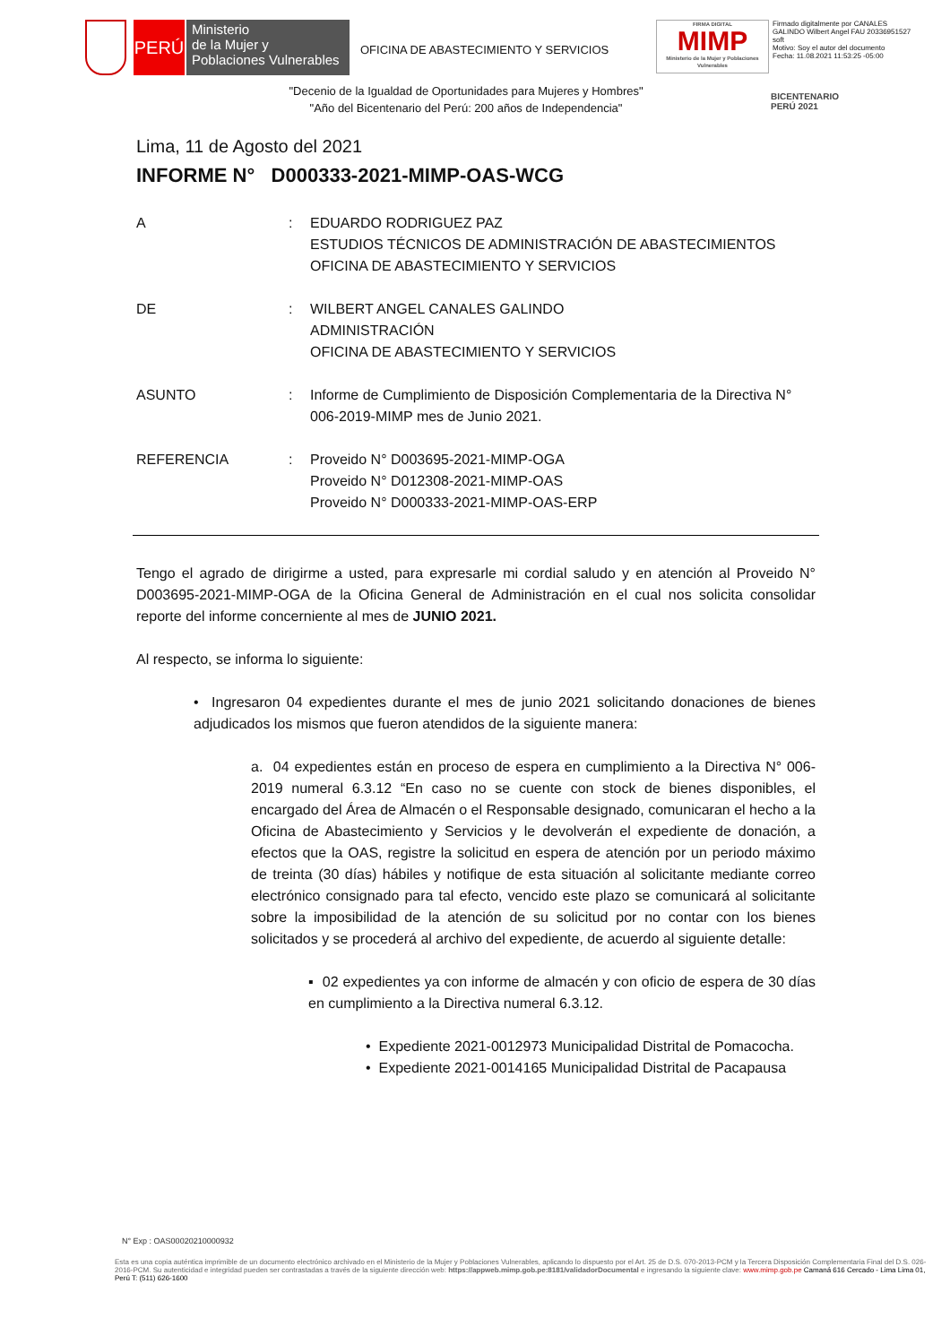PERÚ
Ministerio
de la Mujer y
Poblaciones Vulnerables
OFICINA DE ABASTECIMIENTO Y SERVICIOS
FIRMA DIGITAL
MIMP
Ministerio de la Mujer y Poblaciones Vulnerables
Firmado digitalmente por CANALES GALINDO Wilbert Angel FAU 20336951527 soft
Motivo: Soy el autor del documento
Fecha: 11.08.2021 11:53:25 -05:00
"Decenio de la Igualdad de Oportunidades para Mujeres y Hombres"
"Año del Bicentenario del Perú: 200 años de Independencia"
BICENTENARIO
PERÚ 2021
Lima, 11 de Agosto del 2021
INFORME N° D000333-2021-MIMP-OAS-WCG
| A | : | EDUARDO RODRIGUEZ PAZ ESTUDIOS TÉCNICOS DE ADMINISTRACIÓN DE ABASTECIMIENTOS OFICINA DE ABASTECIMIENTO Y SERVICIOS |
| DE | : | WILBERT ANGEL CANALES GALINDO ADMINISTRACIÓN OFICINA DE ABASTECIMIENTO Y SERVICIOS |
| ASUNTO | : | Informe de Cumplimiento de Disposición Complementaria de la Directiva N° 006-2019-MIMP mes de Junio 2021. |
| REFERENCIA | : | Proveido N° D003695-2021-MIMP-OGA Proveido N° D012308-2021-MIMP-OAS Proveido N° D000333-2021-MIMP-OAS-ERP |
Tengo el agrado de dirigirme a usted, para expresarle mi cordial saludo y en atención al Proveido N° D003695-2021-MIMP-OGA de la Oficina General de Administración en el cual nos solicita consolidar reporte del informe concerniente al mes de JUNIO 2021.
Al respecto, se informa lo siguiente:
• Ingresaron 04 expedientes durante el mes de junio 2021 solicitando donaciones de bienes adjudicados los mismos que fueron atendidos de la siguiente manera:
a. 04 expedientes están en proceso de espera en cumplimiento a la Directiva N° 006-2019 numeral 6.3.12 “En caso no se cuente con stock de bienes disponibles, el encargado del Área de Almacén o el Responsable designado, comunicaran el hecho a la Oficina de Abastecimiento y Servicios y le devolverán el expediente de donación, a efectos que la OAS, registre la solicitud en espera de atención por un periodo máximo de treinta (30 días) hábiles y notifique de esta situación al solicitante mediante correo electrónico consignado para tal efecto, vencido este plazo se comunicará al solicitante sobre la imposibilidad de la atención de su solicitud por no contar con los bienes solicitados y se procederá al archivo del expediente, de acuerdo al siguiente detalle:
▪ 02 expedientes ya con informe de almacén y con oficio de espera de 30 días en cumplimiento a la Directiva numeral 6.3.12.
• Expediente 2021-0012973 Municipalidad Distrital de Pomacocha.
• Expediente 2021-0014165 Municipalidad Distrital de Pacapausa
N° Exp : OAS00020210000932
Esta es una copia auténtica imprimible de un documento electrónico archivado en el Ministerio de la Mujer y Poblaciones Vulnerables, aplicando lo dispuesto por el Art. 25 de D.S. 070-2013-PCM y la Tercera Disposición Complementaria Final del D.S. 026-2016-PCM. Su autenticidad e integridad pueden ser contrastadas a través de la siguiente dirección web: https://appweb.mimp.gob.pe:8181/validadorDocumental e ingresando la siguiente clave: www.mimp.gob.pe Camaná 616 Cercado - Lima Lima 01, Perú T: (511) 626-1600